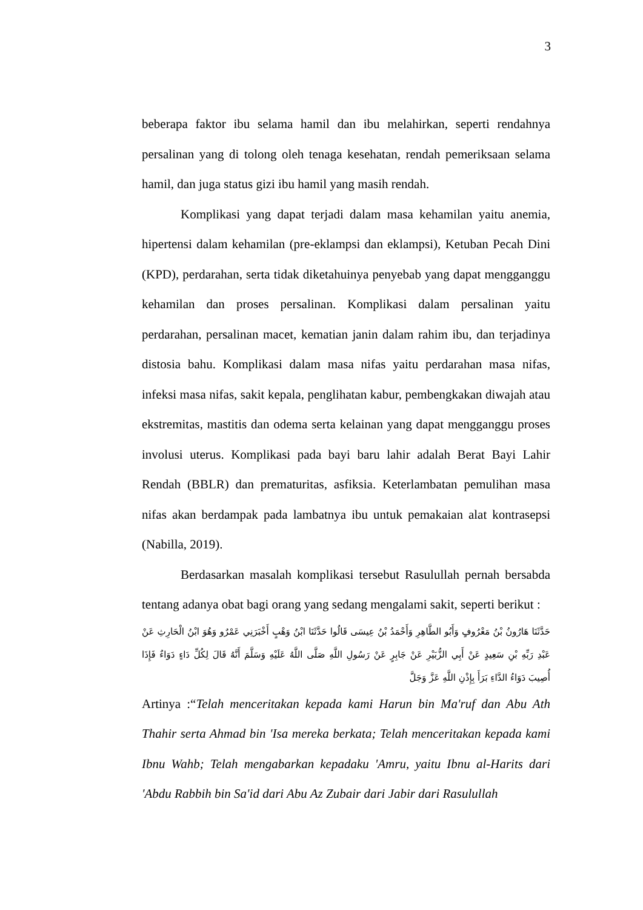3
beberapa faktor ibu selama hamil dan ibu melahirkan, seperti rendahnya persalinan yang di tolong oleh tenaga kesehatan, rendah pemeriksaan selama hamil, dan juga status gizi ibu hamil yang masih rendah.
Komplikasi yang dapat terjadi dalam masa kehamilan yaitu anemia, hipertensi dalam kehamilan (pre-eklampsi dan eklampsi), Ketuban Pecah Dini (KPD), perdarahan, serta tidak diketahuinya penyebab yang dapat mengganggu kehamilan dan proses persalinan. Komplikasi dalam persalinan yaitu perdarahan, persalinan macet, kematian janin dalam rahim ibu, dan terjadinya distosia bahu. Komplikasi dalam masa nifas yaitu perdarahan masa nifas, infeksi masa nifas, sakit kepala, penglihatan kabur, pembengkakan diwajah atau ekstremitas, mastitis dan odema serta kelainan yang dapat mengganggu proses involusi uterus. Komplikasi pada bayi baru lahir adalah Berat Bayi Lahir Rendah (BBLR) dan prematuritas, asfiksia. Keterlambatan pemulihan masa nifas akan berdampak pada lambatnya ibu untuk pemakaian alat kontrasepsi (Nabilla, 2019).
Berdasarkan masalah komplikasi tersebut Rasulullah pernah bersabda tentang adanya obat bagi orang yang sedang mengalami sakit, seperti berikut :
حَدَّثَنَا هَارُونُ بْنُ مَعْرُوفٍ وَأَبُو الطَّاهِرِ وَأَحْمَدُ بْنُ عِيسَى قَالُوا حَدَّثَنَا ابْنُ وَهْبٍ أَخْبَرَنِي عَمْرٌو وَهُوَ ابْنُ الْحَارِثِ عَنْ عَبْدِ رَبِّهِ بْنِ سَعِيدٍ عَنْ أَبِي الزُّبَيْرِ عَنْ جَابِرٍ عَنْ رَسُولِ اللَّهِ صَلَّى اللَّهُ عَلَيْهِ وَسَلَّمَ أَنَّهُ قَالَ لِكُلِّ دَاءٍ دَوَاءٌ فَإِذَا أُصِيبَ دَوَاءُ الدَّاءِ بَرَأَ بِإِذْنِ اللَّهِ عَزَّ وَجَلَّ
Artinya :“Telah menceritakan kepada kami Harun bin Ma'ruf dan Abu Ath Thahir serta Ahmad bin 'Isa mereka berkata; Telah menceritakan kepada kami Ibnu Wahb; Telah mengabarkan kepadaku 'Amru, yaitu Ibnu al-Harits dari 'Abdu Rabbih bin Sa'id dari Abu Az Zubair dari Jabir dari Rasulullah